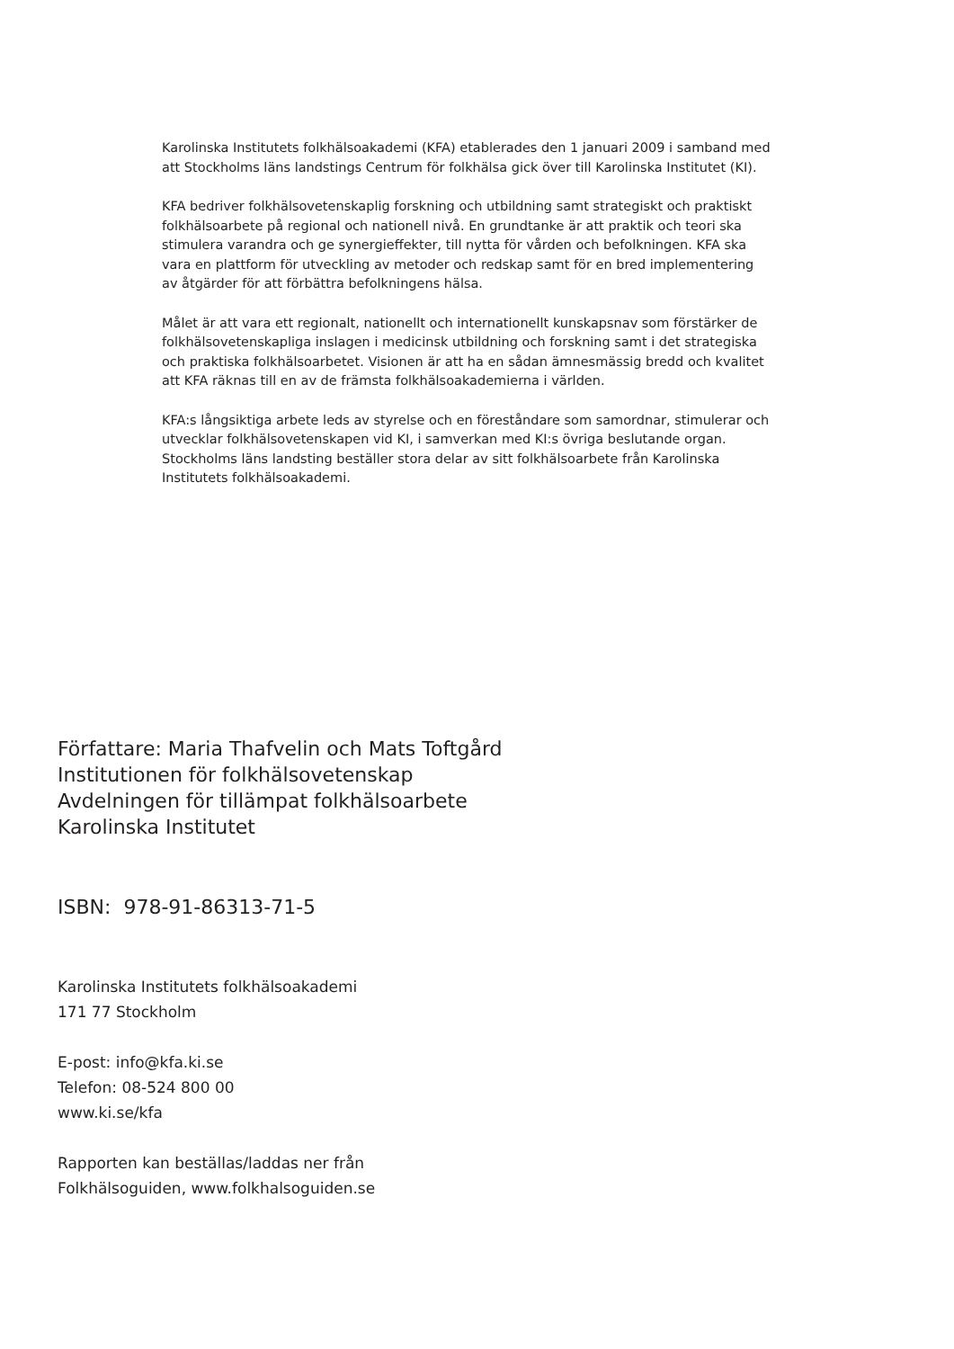Karolinska Institutets folkhälsoakademi (KFA) etablerades den 1 januari 2009 i samband med att Stockholms läns landstings Centrum för folkhälsa gick över till Karolinska Institutet (KI).
KFA bedriver folkhälsovetenskaplig forskning och utbildning samt strategiskt och praktiskt folkhälsoarbete på regional och nationell nivå. En grundtanke är att praktik och teori ska stimulera varandra och ge synergieffekter, till nytta för vården och befolkningen. KFA ska vara en plattform för utveckling av metoder och redskap samt för en bred implementering av åtgärder för att förbättra befolkningens hälsa.
Målet är att vara ett regionalt, nationellt och internationellt kunskapsnav som förstärker de folkhälsovetenskapliga inslagen i medicinsk utbildning och forskning samt i det strategiska och praktiska folkhälsoarbetet. Visionen är att ha en sådan ämnesmässig bredd och kvalitet att KFA räknas till en av de främsta folkhälsoakademierna i världen.
KFA:s långsiktiga arbete leds av styrelse och en föreståndare som samordnar, stimulerar och utvecklar folkhälsovetenskapen vid KI, i samverkan med KI:s övriga beslutande organ. Stockholms läns landsting beställer stora delar av sitt folkhälsoarbete från Karolinska Institutets folkhälsoakademi.
Författare: Maria Thafvelin och Mats Toftgård
Institutionen för folkhälsovetenskap
Avdelningen för tillämpat folkhälsoarbete
Karolinska Institutet
ISBN: 978-91-86313-71-5
Karolinska Institutets folkhälsoakademi
171 77 Stockholm
E-post: info@kfa.ki.se
Telefon: 08-524 800 00
www.ki.se/kfa
Rapporten kan beställas/laddas ner från
Folkhälsoguiden, www.folkhalsoguiden.se